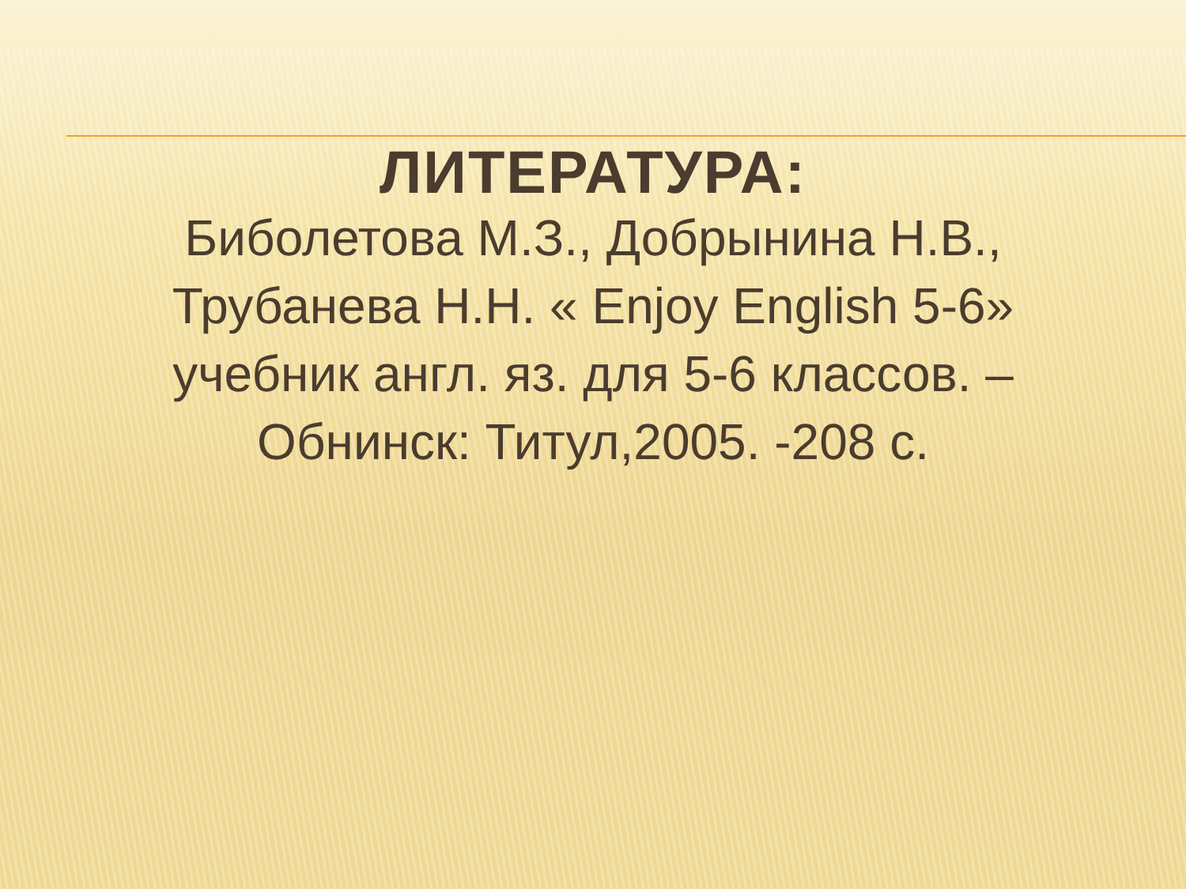ЛИТЕРАТУРА:
Биболетова М.З., Добрынина Н.В., Трубанева Н.Н. « Enjoy English 5-6» учебник англ. яз. для 5-6 классов. – Обнинск: Титул,2005. -208 с.